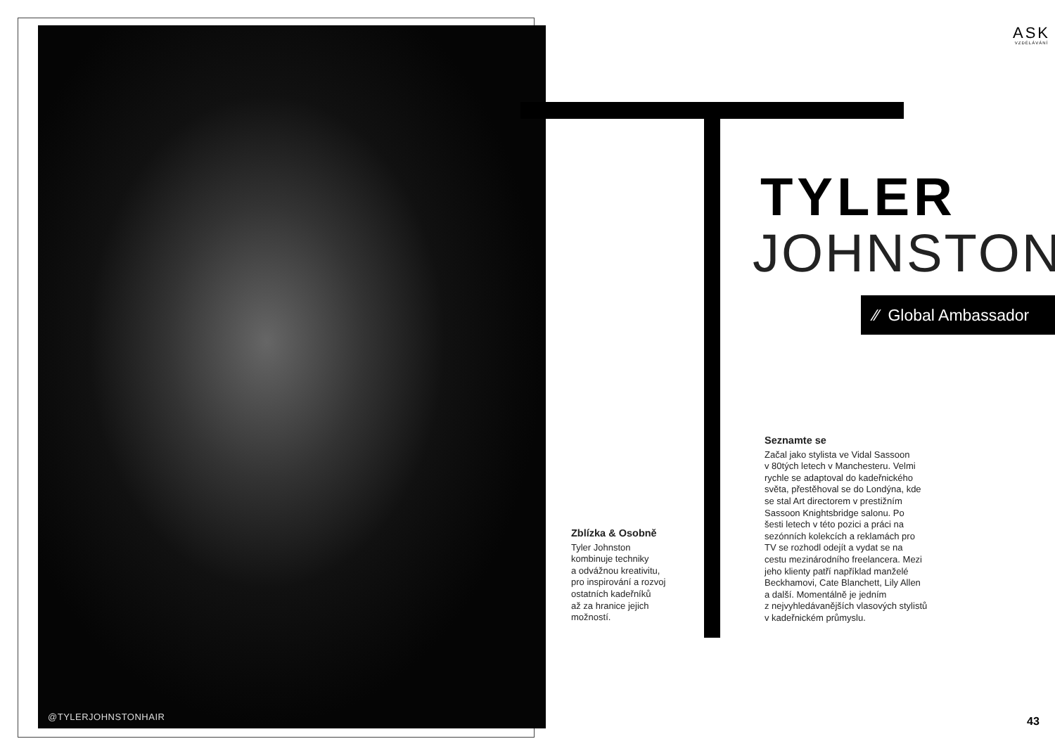@TYLERJOHNSTONHAIR
ASK
VZDĚLÁVÁNÍ
TYLER
JOHNSTON
⁄⁄ Global Ambassador
Seznamte se
Začal jako stylista ve Vidal Sassoon
v 80tých letech v Manchesteru. Velmi
rychle se adaptoval do kadeřnického
světa, přestěhoval se do Londýna, kde
se stal Art directorem v prestižním
Sassoon Knightsbridge salonu. Po
šesti letech v této pozici a práci na
sezónních kolekcích a reklamách pro
TV se rozhodl odejít a vydat se na
cestu mezinárodního freelancera. Mezi
jeho klienty patří například manželé
Beckhamovi, Cate Blanchett, Lily Allen
a další. Momentálně je jedním
z nejvyhledávanějších vlasových stylistů
v kadeřnickém průmyslu.
Zblízka & Osobně
Tyler Johnston
kombinuje techniky
a odvážnou kreativitu,
pro inspirování a rozvoj
ostatních kadeřníků
až za hranice jejich
možností.
43